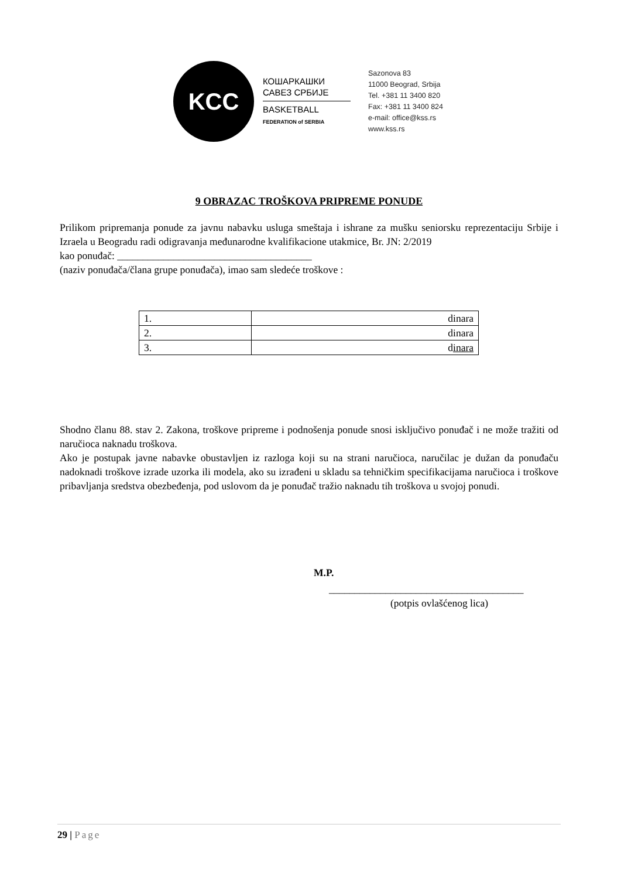KCC
КОШАРКАШКИ
САВЕЗ СРБИЈЕ
BASKETBALL
FEDERATION of SERBIA
Sazonova 83
11000 Beograd, Srbija
Tel. +381 11 3400 820
Fax: +381 11 3400 824
e-mail: office@kss.rs
www.kss.rs
9 OBRAZAC TROŠKOVA PRIPREME PONUDE
Prilikom pripremanja ponude za javnu nabavku usluga smeštaja i ishrane za mušku seniorsku reprezentaciju Srbije i Izraela u Beogradu radi odigravanja međunarodne kvalifikacione utakmice, Br. JN: 2/2019
kao ponuđač: ______________________________________
(naziv ponuđača/člana grupe ponuđača), imao sam sledeće troškove :
| 1. | dinara |
| 2. | dinara |
| 3. | d inara |
Shodno članu 88. stav 2. Zakona, troškove pripreme i podnošenja ponude snosi isključivo ponuđač i ne može tražiti od naručioca naknadu troškova.
Ako je postupak javne nabavke obustavljen iz razloga koji su na strani naručioca, naručilac je dužan da ponuđaču nadoknadi troškove izrade uzorka ili modela, ako su izrađeni u skladu sa tehničkim specifikacijama naručioca i troškove pribavljanja sredstva obezbeđenja, pod uslovom da je ponuđač tražio naknadu tih troškova u svojoj ponudi.
M.P.
______________________________________
(potpis ovlašćenog lica)
29 | Page